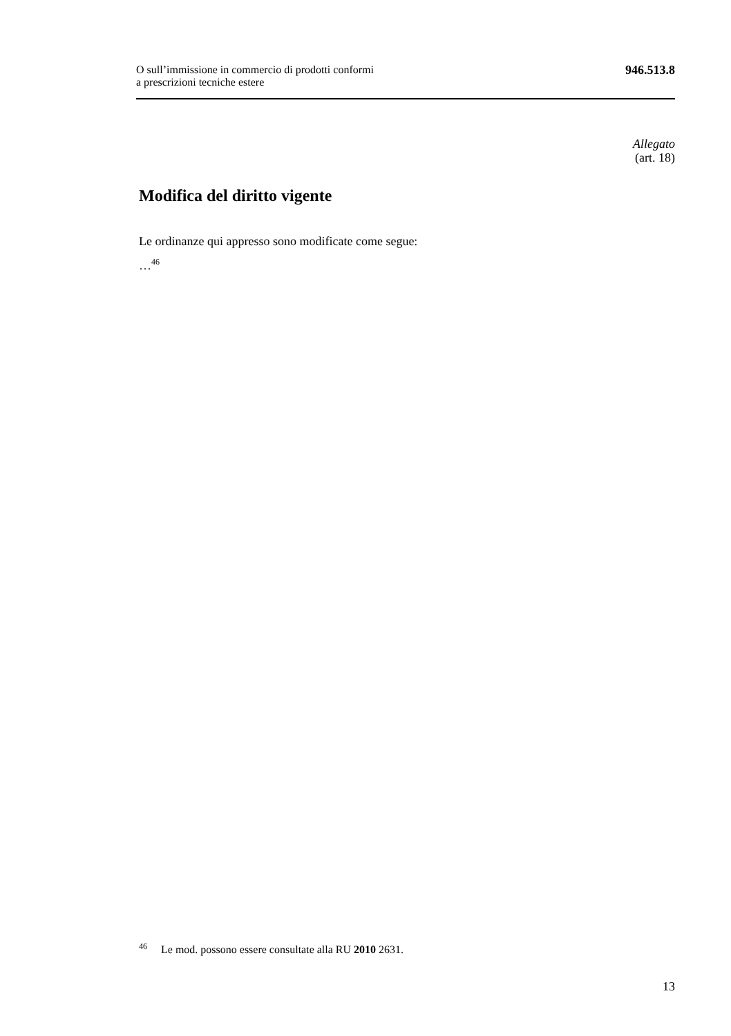O sull’immissione in commercio di prodotti conformi
a prescrizioni tecniche estere
946.513.8
Allegato
(art. 18)
Modifica del diritto vigente
Le ordinanze qui appresso sono modificate come segue:
…<sup>46</sup>
<sup>46</sup> Le mod. possono essere consultate alla RU 2010 2631.
13